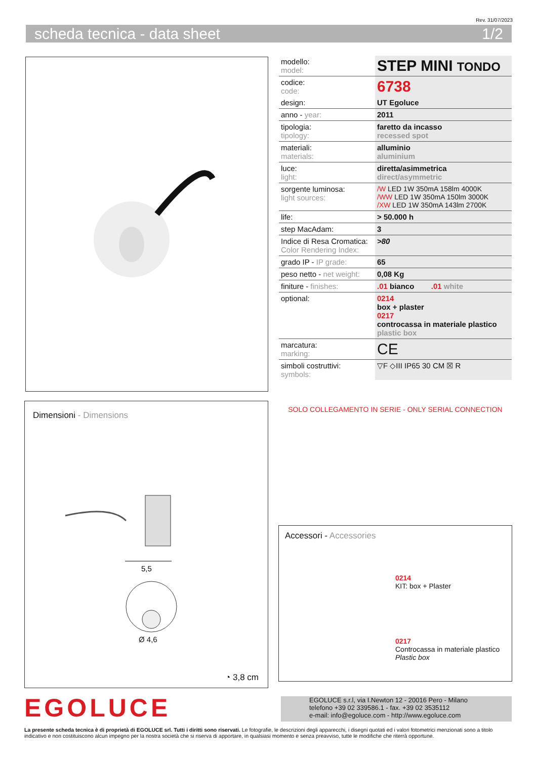Rev. 31/07/2023
scheda tecnica - data sheet 1/2
Dimensioni - Dimensions
5,5
Ø 4,6
◔ 3,8 cm
| modello: model: | STEP MINI TONDO |
| codice: code: | 6738 |
| design: | UT Egoluce |
| anno - year: | 2011 |
| tipologia: tipology: | faretto da incasso recessed spot |
| materiali: materials: | alluminio aluminium |
| luce: light: | diretta/asimmetrica direct/asymmetric |
| sorgente luminosa: light sources: | /W LED 1W 350mA 158lm 4000K /WW LED 1W 350mA 150lm 3000K /XW LED 1W 350mA 143lm 2700K |
| life: | > 50.000 h |
| step MacAdam: | 3 |
| Indice di Resa Cromatica: Color Rendering Index: | >80 |
| grado IP - IP grade: | 65 |
| peso netto - net weight: | 0,08 Kg |
| finiture - finishes: | .01 bianco .01 white |
| optional: | 0214 box + plaster 0217 controcassa in materiale plastico plastic box |
| marcatura: marking: | CE |
| simboli costruttivi: symbols: | ▽F ◇III IP65 30 CM ☒ R |
SOLO COLLEGAMENTO IN SERIE - ONLY SERIAL CONNECTION
Accessori - Accessories
0214
KIT: box + Plaster
0217
Controcassa in materiale plastico
Plastic box
EGOLUCE
EGOLUCE s.r.l, via I.Newton 12 - 20016 Pero - Milano
telefono +39 02 339586.1 - fax. +39 02 3535112
e-mail: info@egoluce.com - http://www.egoluce.com
La presente scheda tecnica è di proprietà di EGOLUCE srl. Tutti i diritti sono riservati. Le fotografie, le descrizioni degli apparecchi, i disegni quotati ed i valori fotometrici menzionati sono a titolo indicativo e non costituiscono alcun impegno per la nostra società che si riserva di apportare, in qualsiasi momento e senza preavviso, tutte le modifiche che riterrà opportune.